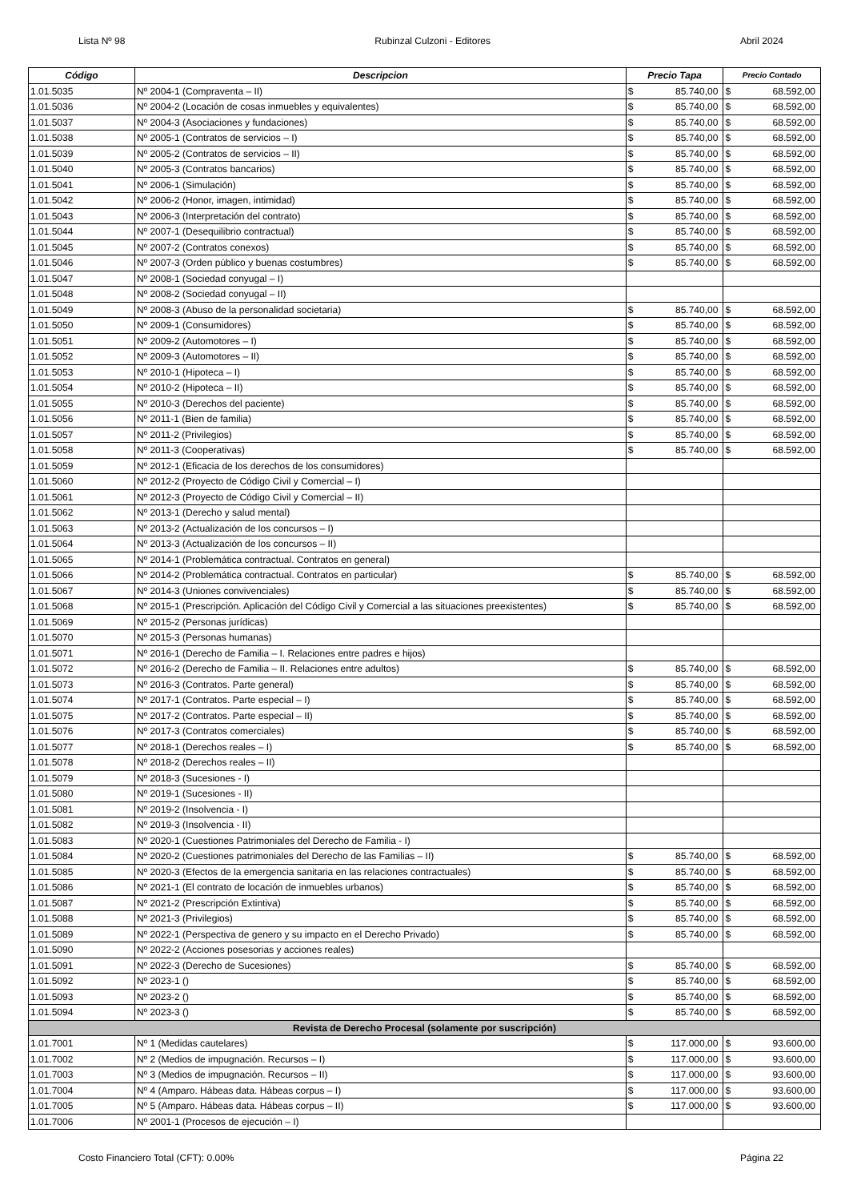Lista Nº 98 Rubinzal Culzoni - Editores Abril 2024
| Código | Descripcion | Precio Tapa | | Precio Contado | |
| --- | --- | --- | --- | --- | --- |
| 1.01.5035 | Nº 2004-1 (Compraventa – II) | $ | 85.740,00 | $ | 68.592,00 |
| 1.01.5036 | Nº 2004-2 (Locación de cosas inmuebles y equivalentes) | $ | 85.740,00 | $ | 68.592,00 |
| 1.01.5037 | Nº 2004-3 (Asociaciones y fundaciones) | $ | 85.740,00 | $ | 68.592,00 |
| 1.01.5038 | Nº 2005-1 (Contratos de servicios – I) | $ | 85.740,00 | $ | 68.592,00 |
| 1.01.5039 | Nº 2005-2 (Contratos de servicios – II) | $ | 85.740,00 | $ | 68.592,00 |
| 1.01.5040 | Nº 2005-3 (Contratos bancarios) | $ | 85.740,00 | $ | 68.592,00 |
| 1.01.5041 | Nº 2006-1 (Simulación) | $ | 85.740,00 | $ | 68.592,00 |
| 1.01.5042 | Nº 2006-2 (Honor, imagen, intimidad) | $ | 85.740,00 | $ | 68.592,00 |
| 1.01.5043 | Nº 2006-3 (Interpretación del contrato) | $ | 85.740,00 | $ | 68.592,00 |
| 1.01.5044 | Nº 2007-1 (Desequilibrio contractual) | $ | 85.740,00 | $ | 68.592,00 |
| 1.01.5045 | Nº 2007-2 (Contratos conexos) | $ | 85.740,00 | $ | 68.592,00 |
| 1.01.5046 | Nº 2007-3 (Orden público y buenas costumbres) | $ | 85.740,00 | $ | 68.592,00 |
| 1.01.5047 | Nº 2008-1 (Sociedad conyugal – I) | | | | |
| 1.01.5048 | Nº 2008-2 (Sociedad conyugal – II) | | | | |
| 1.01.5049 | Nº 2008-3 (Abuso de la personalidad societaria) | $ | 85.740,00 | $ | 68.592,00 |
| 1.01.5050 | Nº 2009-1 (Consumidores) | $ | 85.740,00 | $ | 68.592,00 |
| 1.01.5051 | Nº 2009-2 (Automotores – I) | $ | 85.740,00 | $ | 68.592,00 |
| 1.01.5052 | Nº 2009-3 (Automotores – II) | $ | 85.740,00 | $ | 68.592,00 |
| 1.01.5053 | Nº 2010-1 (Hipoteca – I) | $ | 85.740,00 | $ | 68.592,00 |
| 1.01.5054 | Nº 2010-2 (Hipoteca – II) | $ | 85.740,00 | $ | 68.592,00 |
| 1.01.5055 | Nº 2010-3 (Derechos del paciente) | $ | 85.740,00 | $ | 68.592,00 |
| 1.01.5056 | Nº 2011-1 (Bien de familia) | $ | 85.740,00 | $ | 68.592,00 |
| 1.01.5057 | Nº 2011-2 (Privilegios) | $ | 85.740,00 | $ | 68.592,00 |
| 1.01.5058 | Nº 2011-3 (Cooperativas) | $ | 85.740,00 | $ | 68.592,00 |
| 1.01.5059 | Nº 2012-1 (Eficacia de los derechos de los consumidores) | | | | |
| 1.01.5060 | Nº 2012-2 (Proyecto de Código Civil y Comercial – I) | | | | |
| 1.01.5061 | Nº 2012-3 (Proyecto de Código Civil y Comercial – II) | | | | |
| 1.01.5062 | Nº 2013-1 (Derecho y salud mental) | | | | |
| 1.01.5063 | Nº 2013-2 (Actualización de los concursos – I) | | | | |
| 1.01.5064 | Nº 2013-3 (Actualización de los concursos – II) | | | | |
| 1.01.5065 | Nº 2014-1 (Problemática contractual. Contratos en general) | | | | |
| 1.01.5066 | Nº 2014-2 (Problemática contractual. Contratos en particular) | $ | 85.740,00 | $ | 68.592,00 |
| 1.01.5067 | Nº 2014-3 (Uniones convivenciales) | $ | 85.740,00 | $ | 68.592,00 |
| 1.01.5068 | Nº 2015-1 (Prescripción. Aplicación del Código Civil y Comercial a las situaciones preexistentes) | $ | 85.740,00 | $ | 68.592,00 |
| 1.01.5069 | Nº 2015-2 (Personas jurídicas) | | | | |
| 1.01.5070 | Nº 2015-3 (Personas humanas) | | | | |
| 1.01.5071 | Nº 2016-1 (Derecho de Familia – I. Relaciones entre padres e hijos) | | | | |
| 1.01.5072 | Nº 2016-2 (Derecho de Familia – II. Relaciones entre adultos) | $ | 85.740,00 | $ | 68.592,00 |
| 1.01.5073 | Nº 2016-3 (Contratos. Parte general) | $ | 85.740,00 | $ | 68.592,00 |
| 1.01.5074 | Nº 2017-1 (Contratos. Parte especial – I) | $ | 85.740,00 | $ | 68.592,00 |
| 1.01.5075 | Nº 2017-2 (Contratos. Parte especial – II) | $ | 85.740,00 | $ | 68.592,00 |
| 1.01.5076 | Nº 2017-3 (Contratos comerciales) | $ | 85.740,00 | $ | 68.592,00 |
| 1.01.5077 | Nº 2018-1 (Derechos reales – I) | $ | 85.740,00 | $ | 68.592,00 |
| 1.01.5078 | Nº 2018-2 (Derechos reales – II) | | | | |
| 1.01.5079 | Nº 2018-3 (Sucesiones - I) | | | | |
| 1.01.5080 | Nº 2019-1 (Sucesiones - II) | | | | |
| 1.01.5081 | Nº 2019-2 (Insolvencia - I) | | | | |
| 1.01.5082 | Nº 2019-3 (Insolvencia - II) | | | | |
| 1.01.5083 | Nº 2020-1 (Cuestiones Patrimoniales del Derecho de Familia - I) | | | | |
| 1.01.5084 | Nº 2020-2 (Cuestiones patrimoniales del Derecho de las Familias – II) | $ | 85.740,00 | $ | 68.592,00 |
| 1.01.5085 | Nº 2020-3 (Efectos de la emergencia sanitaria en las relaciones contractuales) | $ | 85.740,00 | $ | 68.592,00 |
| 1.01.5086 | Nº 2021-1 (El contrato de locación de inmuebles urbanos) | $ | 85.740,00 | $ | 68.592,00 |
| 1.01.5087 | Nº 2021-2 (Prescripción Extintiva) | $ | 85.740,00 | $ | 68.592,00 |
| 1.01.5088 | Nº 2021-3 (Privilegios) | $ | 85.740,00 | $ | 68.592,00 |
| 1.01.5089 | Nº 2022-1 (Perspectiva de genero y su impacto en el Derecho Privado) | $ | 85.740,00 | $ | 68.592,00 |
| 1.01.5090 | Nº 2022-2 (Acciones posesorias y acciones reales) | | | | |
| 1.01.5091 | Nº 2022-3 (Derecho de Sucesiones) | $ | 85.740,00 | $ | 68.592,00 |
| 1.01.5092 | Nº 2023-1 () | $ | 85.740,00 | $ | 68.592,00 |
| 1.01.5093 | Nº 2023-2 () | $ | 85.740,00 | $ | 68.592,00 |
| 1.01.5094 | Nº 2023-3 () | $ | 85.740,00 | $ | 68.592,00 |
| Revista de Derecho Procesal (solamente por suscripción) | | | | | |
| 1.01.7001 | Nº 1 (Medidas cautelares) | $ | 117.000,00 | $ | 93.600,00 |
| 1.01.7002 | Nº 2 (Medios de impugnación. Recursos – I) | $ | 117.000,00 | $ | 93.600,00 |
| 1.01.7003 | Nº 3 (Medios de impugnación. Recursos – II) | $ | 117.000,00 | $ | 93.600,00 |
| 1.01.7004 | Nº 4 (Amparo. Hábeas data. Hábeas corpus – I) | $ | 117.000,00 | $ | 93.600,00 |
| 1.01.7005 | Nº 5 (Amparo. Hábeas data. Hábeas corpus – II) | $ | 117.000,00 | $ | 93.600,00 |
| 1.01.7006 | Nº 2001-1 (Procesos de ejecución – I) | | | | |
Costo Financiero Total (CFT): 0.00% Página 22